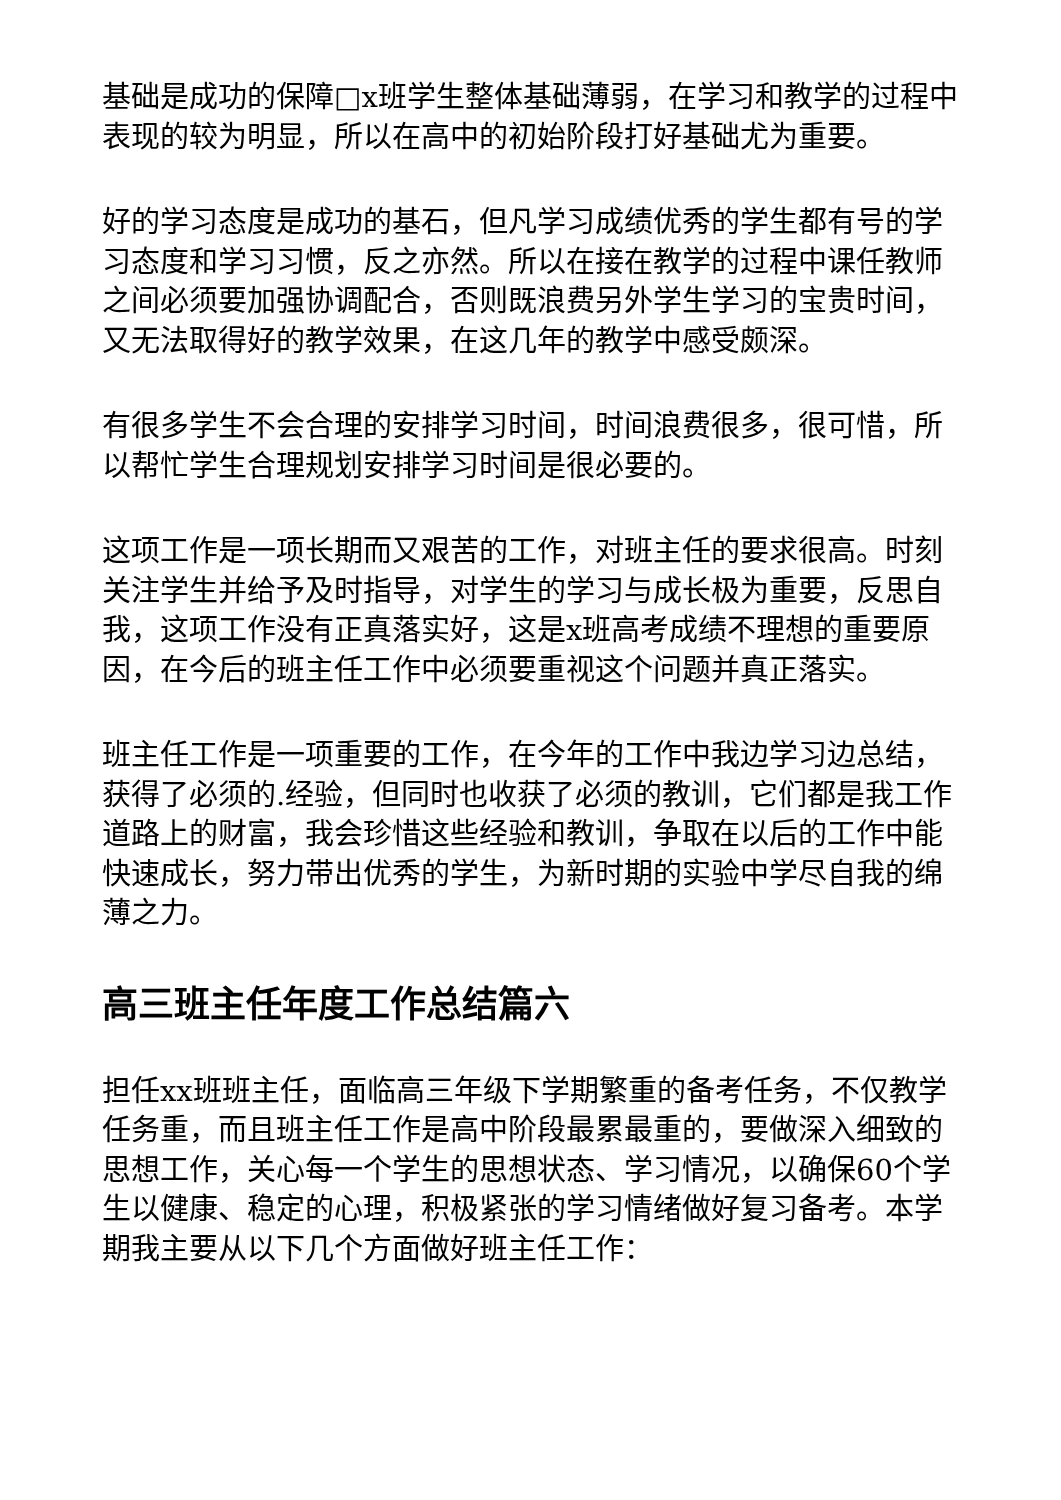基础是成功的保障□x班学生整体基础薄弱，在学习和教学的过程中表现的较为明显，所以在高中的初始阶段打好基础尤为重要。
好的学习态度是成功的基石，但凡学习成绩优秀的学生都有号的学习态度和学习习惯，反之亦然。所以在接在教学的过程中课任教师之间必须要加强协调配合，否则既浪费另外学生学习的宝贵时间，又无法取得好的教学效果，在这几年的教学中感受颇深。
有很多学生不会合理的安排学习时间，时间浪费很多，很可惜，所以帮忙学生合理规划安排学习时间是很必要的。
这项工作是一项长期而又艰苦的工作，对班主任的要求很高。时刻关注学生并给予及时指导，对学生的学习与成长极为重要，反思自我，这项工作没有正真落实好，这是x班高考成绩不理想的重要原因，在今后的班主任工作中必须要重视这个问题并真正落实。
班主任工作是一项重要的工作，在今年的工作中我边学习边总结，获得了必须的.经验，但同时也收获了必须的教训，它们都是我工作道路上的财富，我会珍惜这些经验和教训，争取在以后的工作中能快速成长，努力带出优秀的学生，为新时期的实验中学尽自我的绵薄之力。
高三班主任年度工作总结篇六
担任xx班班主任，面临高三年级下学期繁重的备考任务，不仅教学任务重，而且班主任工作是高中阶段最累最重的，要做深入细致的思想工作，关心每一个学生的思想状态、学习情况，以确保60个学生以健康、稳定的心理，积极紧张的学习情绪做好复习备考。本学期我主要从以下几个方面做好班主任工作：